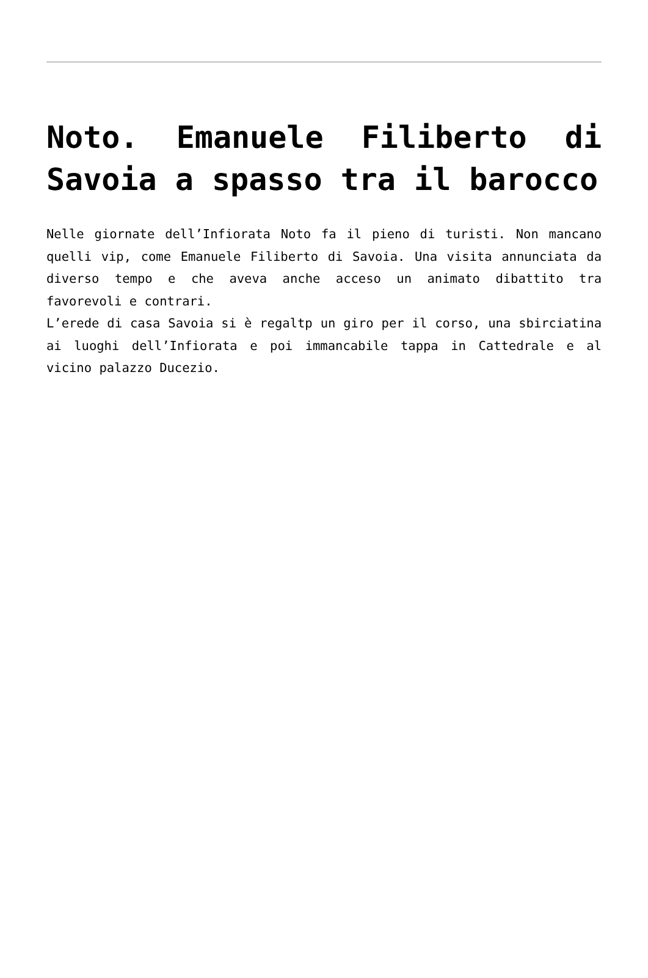Noto. Emanuele Filiberto di Savoia a spasso tra il barocco
Nelle giornate dell’Infiorata Noto fa il pieno di turisti. Non mancano quelli vip, come Emanuele Filiberto di Savoia. Una visita annunciata da diverso tempo e che aveva anche acceso un animato dibattito tra favorevoli e contrari.
L’erede di casa Savoia si è regaltp un giro per il corso, una sbirciatina ai luoghi dell’Infiorata e poi immancabile tappa in Cattedrale e al vicino palazzo Ducezio.